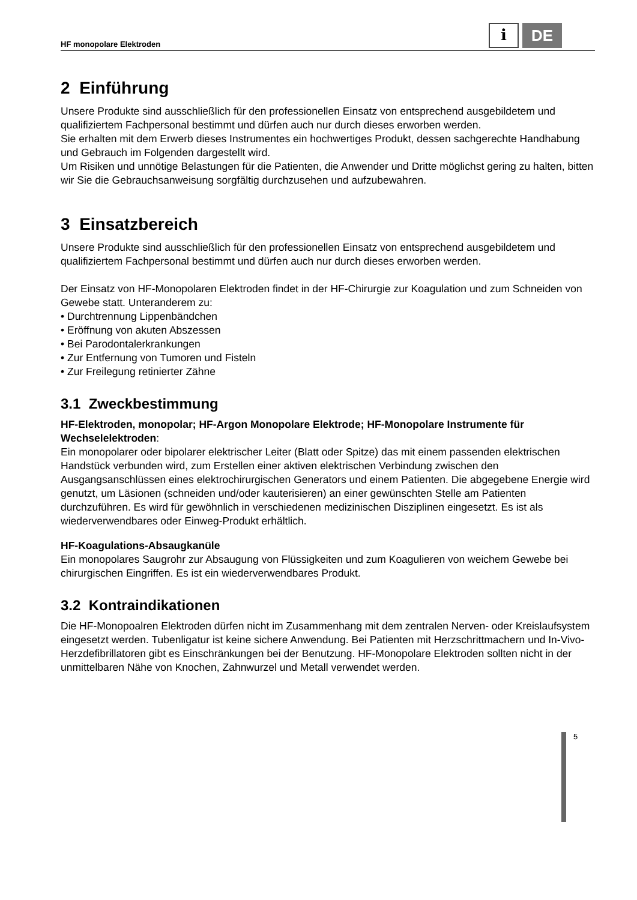HF monopolare Elektroden
i
DE
2 Einführung
Unsere Produkte sind ausschließlich für den professionellen Einsatz von entsprechend ausgebildetem und qualifiziertem Fachpersonal bestimmt und dürfen auch nur durch dieses erworben werden.
Sie erhalten mit dem Erwerb dieses Instrumentes ein hochwertiges Produkt, dessen sachgerechte Handhabung und Gebrauch im Folgenden dargestellt wird.
Um Risiken und unnötige Belastungen für die Patienten, die Anwender und Dritte möglichst gering zu halten, bitten wir Sie die Gebrauchsanweisung sorgfältig durchzusehen und aufzubewahren.
3 Einsatzbereich
Unsere Produkte sind ausschließlich für den professionellen Einsatz von entsprechend ausgebildetem und qualifiziertem Fachpersonal bestimmt und dürfen auch nur durch dieses erworben werden.
Der Einsatz von HF-Monopolaren Elektroden findet in der HF-Chirurgie zur Koagulation und zum Schneiden von Gewebe statt. Unteranderem zu:
• Durchtrennung Lippenbändchen
• Eröffnung von akuten Abszessen
• Bei Parodontalerkrankungen
• Zur Entfernung von Tumoren und Fisteln
• Zur Freilegung retinierter Zähne
3.1 Zweckbestimmung
HF-Elektroden, monopolar; HF-Argon Monopolare Elektrode; HF-Monopolare Instrumente für Wechselelektroden:
Ein monopolarer oder bipolarer elektrischer Leiter (Blatt oder Spitze) das mit einem passenden elektrischen Handstück verbunden wird, zum Erstellen einer aktiven elektrischen Verbindung zwischen den Ausgangsanschlüssen eines elektrochirurgischen Generators und einem Patienten. Die abgegebene Energie wird genutzt, um Läsionen (schneiden und/oder kauterisieren) an einer gewünschten Stelle am Patienten durchzuführen. Es wird für gewöhnlich in verschiedenen medizinischen Disziplinen eingesetzt. Es ist als wiederverwendbares oder Einweg-Produkt erhältlich.
HF-Koagulations-Absaugkanüle
Ein monopolares Saugrohr zur Absaugung von Flüssigkeiten und zum Koagulieren von weichem Gewebe bei chirurgischen Eingriffen. Es ist ein wiederverwendbares Produkt.
3.2 Kontraindikationen
Die HF-Monopoalren Elektroden dürfen nicht im Zusammenhang mit dem zentralen Nerven- oder Kreislaufsystem eingesetzt werden. Tubenligatur ist keine sichere Anwendung. Bei Patienten mit Herzschrittmachern und In-Vivo-Herzdefibrillatoren gibt es Einschränkungen bei der Benutzung. HF-Monopolare Elektroden sollten nicht in der unmittelbaren Nähe von Knochen, Zahnwurzel und Metall verwendet werden.
5